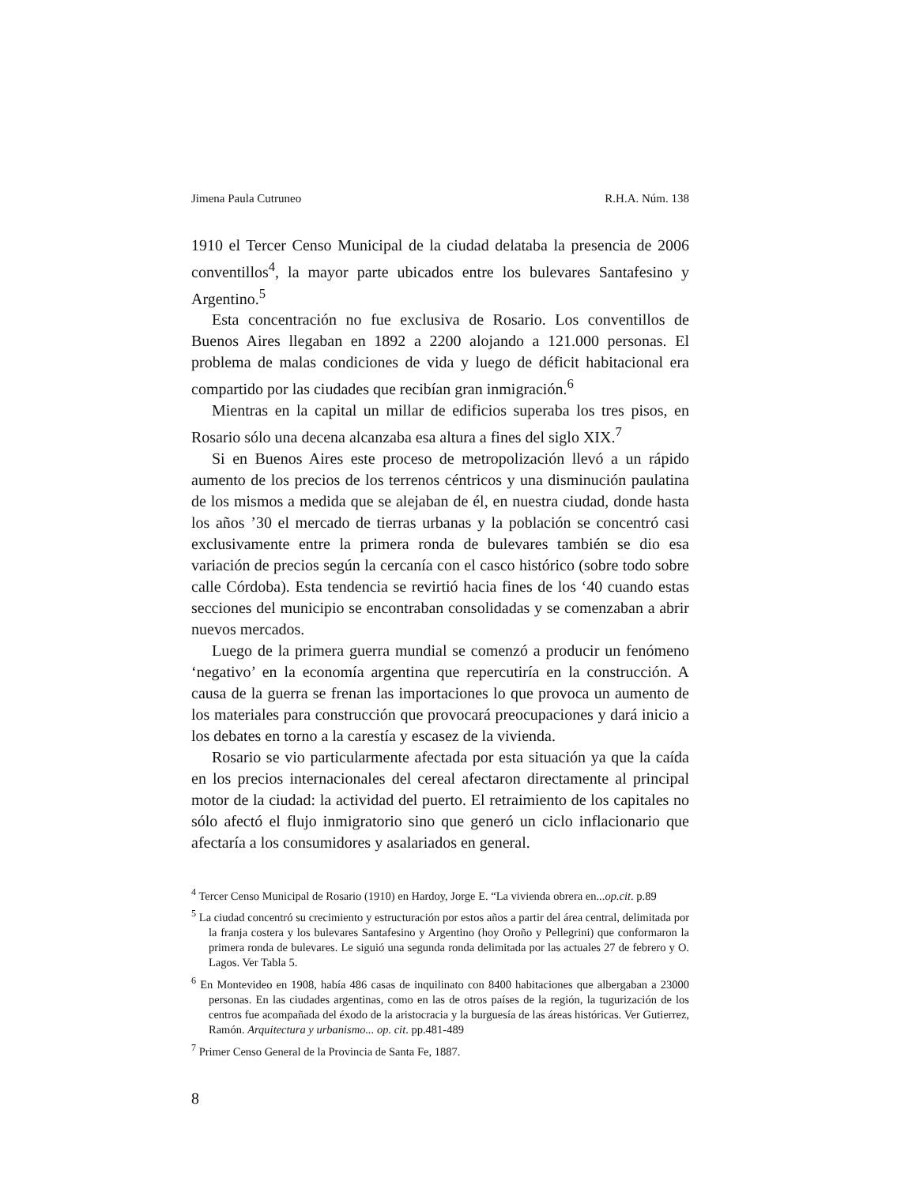Jimena Paula Cutruneo R.H.A. Núm. 138
1910 el Tercer Censo Municipal de la ciudad delataba la presencia de 2006 conventillos<sup>4</sup>, la mayor parte ubicados entre los bulevares Santafesino y Argentino.<sup>5</sup>
Esta concentración no fue exclusiva de Rosario. Los conventillos de Buenos Aires llegaban en 1892 a 2200 alojando a 121.000 personas. El problema de malas condiciones de vida y luego de déficit habitacional era compartido por las ciudades que recibían gran inmigración.<sup>6</sup>
Mientras en la capital un millar de edificios superaba los tres pisos, en Rosario sólo una decena alcanzaba esa altura a fines del siglo XIX.<sup>7</sup>
Si en Buenos Aires este proceso de metropolización llevó a un rápido aumento de los precios de los terrenos céntricos y una disminución paulatina de los mismos a medida que se alejaban de él, en nuestra ciudad, donde hasta los años ’30 el mercado de tierras urbanas y la población se concentró casi exclusivamente entre la primera ronda de bulevares también se dio esa variación de precios según la cercanía con el casco histórico (sobre todo sobre calle Córdoba). Esta tendencia se revirtió hacia fines de los ‘40 cuando estas secciones del municipio se encontraban consolidadas y se comenzaban a abrir nuevos mercados.
Luego de la primera guerra mundial se comenzó a producir un fenómeno ‘negativo’ en la economía argentina que repercutiría en la construcción. A causa de la guerra se frenan las importaciones lo que provoca un aumento de los materiales para construcción que provocará preocupaciones y dará inicio a los debates en torno a la carestía y escasez de la vivienda.
Rosario se vio particularmente afectada por esta situación ya que la caída en los precios internacionales del cereal afectaron directamente al principal motor de la ciudad: la actividad del puerto. El retraimiento de los capitales no sólo afectó el flujo inmigratorio sino que generó un ciclo inflacionario que afectaría a los consumidores y asalariados en general.
<sup>4</sup> Tercer Censo Municipal de Rosario (1910) en Hardoy, Jorge E. “La vivienda obrera en...op.cit. p.89
<sup>5</sup> La ciudad concentró su crecimiento y estructuración por estos años a partir del área central, delimitada por la franja costera y los bulevares Santafesino y Argentino (hoy Oroño y Pellegrini) que conformaron la primera ronda de bulevares. Le siguió una segunda ronda delimitada por las actuales 27 de febrero y O. Lagos. Ver Tabla 5.
<sup>6</sup> En Montevideo en 1908, había 486 casas de inquilinato con 8400 habitaciones que albergaban a 23000 personas. En las ciudades argentinas, como en las de otros países de la región, la tugurización de los centros fue acompañada del éxodo de la aristocracia y la burguesía de las áreas históricas. Ver Gutierrez, Ramón. Arquitectura y urbanismo... op. cit. pp.481-489
<sup>7</sup> Primer Censo General de la Provincia de Santa Fe, 1887.
8